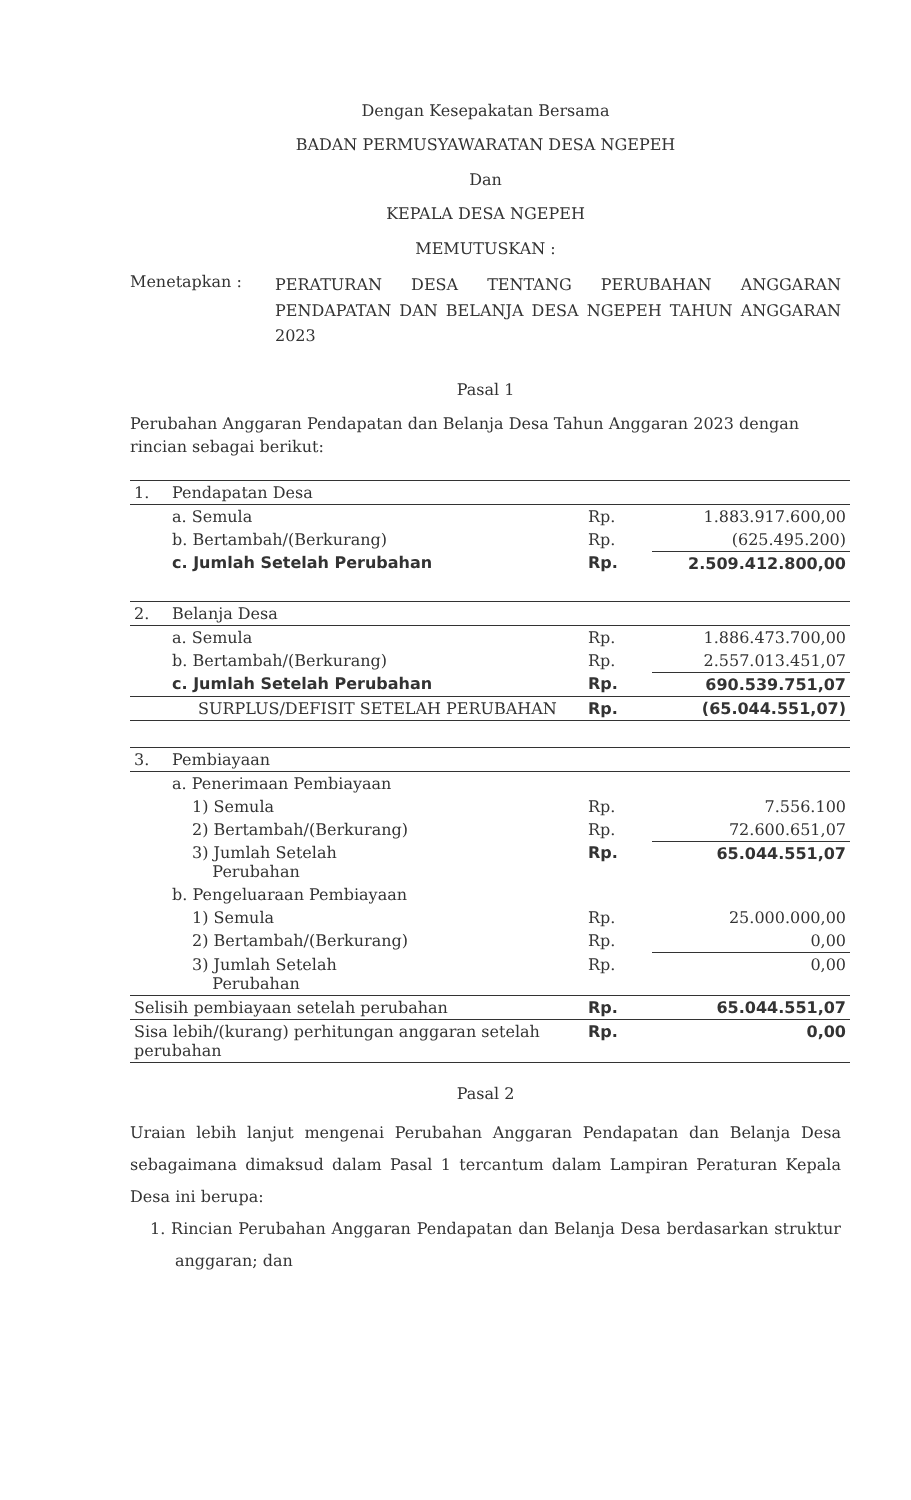Dengan Kesepakatan Bersama
BADAN PERMUSYAWARATAN DESA NGEPEH
Dan
KEPALA DESA NGEPEH
MEMUTUSKAN :
Menetapkan :
PERATURAN DESA TENTANG PERUBAHAN ANGGARAN PENDAPATAN DAN BELANJA DESA NGEPEH TAHUN ANGGARAN 2023
Pasal 1
Perubahan Anggaran Pendapatan dan Belanja Desa Tahun Anggaran 2023 dengan rincian sebagai berikut:
| 1. | Pendapatan Desa | | |
| | a. Semula | Rp. | 1.883.917.600,00 |
| | b. Bertambah/(Berkurang) | Rp. | (625.495.200) |
| | c. Jumlah Setelah Perubahan | Rp. | 2.509.412.800,00 |
| 2. | Belanja Desa | | |
| | a. Semula | Rp. | 1.886.473.700,00 |
| | b. Bertambah/(Berkurang) | Rp. | 2.557.013.451,07 |
| | c. Jumlah Setelah Perubahan | Rp. | 690.539.751,07 |
| | SURPLUS/DEFISIT SETELAH PERUBAHAN | Rp. | (65.044.551,07) |
| 3. | Pembiayaan | | |
| | a. Penerimaan Pembiayaan | | |
| | 1) Semula | Rp. | 7.556.100 |
| | 2) Bertambah/(Berkurang) | Rp. | 72.600.651,07 |
| | 3) Jumlah Setelah Perubahan | Rp. | 65.044.551,07 |
| | b. Pengeluaraan Pembiayaan | | |
| | 1) Semula | Rp. | 25.000.000,00 |
| | 2) Bertambah/(Berkurang) | Rp. | 0,00 |
| | 3) Jumlah Setelah Perubahan | Rp. | 0,00 |
| Selisih pembiayaan setelah perubahan | | Rp. | 65.044.551,07 |
| Sisa lebih/(kurang) perhitungan anggaran setelah perubahan | | Rp. | 0,00 |
Pasal 2
Uraian lebih lanjut mengenai Perubahan Anggaran Pendapatan dan Belanja Desa sebagaimana dimaksud dalam Pasal 1 tercantum dalam Lampiran Peraturan Kepala Desa ini berupa:
1. Rincian Perubahan Anggaran Pendapatan dan Belanja Desa berdasarkan struktur anggaran; dan